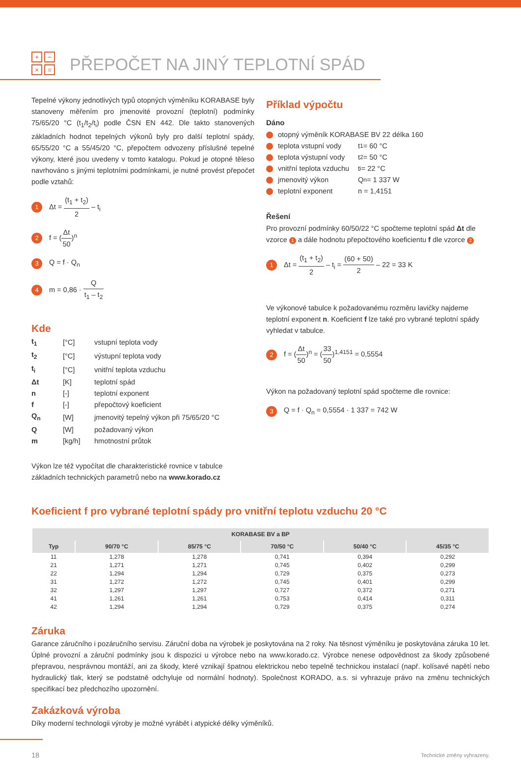+ − × =
PŘEPOČET NA JINÝ TEPLOTNÍ SPÁD
Tepelné výkony jednotlivých typů otopných výměníku KORABASE byly stanoveny měřením pro jmenovité provozní (teplotní) podmínky 75/65/20 °C (t<sub>1</sub>/t<sub>2</sub>/t<sub>i</sub>) podle ČSN EN 442. Dle takto stanovených základních hodnot tepelných výkonů byly pro další teplotní spády, 65/55/20 °C a 55/45/20 °C, přepočtem odvozeny příslušné tepelné výkony, které jsou uvedeny v tomto katalogu. Pokud je otopné těleso navrhováno s jinými teplotními podmínkami, je nutné provést přepočet podle vztahů:
1 Δt = (t<sub>1</sub> + t<sub>2</sub>) 2 – t<sub>i</sub>
2 f = (Δt 50)<sup>n</sup>
3 Q = f · Q<sub>n</sub>
4 m = 0,86 · Q t<sub>1</sub> – t<sub>2</sub>
Kde
| t<sub>1</sub> | [°C] | vstupní teplota vody |
| t<sub>2</sub> | [°C] | výstupní teplota vody |
| t<sub>i</sub> | [°C] | vnitřní teplota vzduchu |
| Δt | [K] | teplotní spád |
| n | [-] | teplotní exponent |
| f | [-] | přepočtový koeficient |
| Q<sub>n</sub> | [W] | jmenovitý tepelný výkon při 75/65/20 °C |
| Q | [W] | požadovaný výkon |
| m | [kg/h] | hmotnostní průtok |
Výkon lze též vypočítat dle charakteristické rovnice v tabulce základních technických parametrů nebo na www.korado.cz
Příklad výpočtu
Dáno
otopný výměník KORABASE BV 22 délka 160
teplota vstupní vody t<sub>1</sub> = 60 °C
teplota výstupní vody t<sub>2</sub> = 50 °C
vnitřní teplota vzduchu t<sub>i</sub> = 22 °C
jmenovitý výkon Q<sub>n</sub> = 1 337 W
teplotní exponent n = 1,4151
Řešení
Pro provozní podmínky 60/50/22 °C spočteme teplotní spád Δt dle vzorce 1 a dále hodnotu přepočtového koeficientu f dle vzorce 2
1 Δt = (t<sub>1</sub> + t<sub>2</sub>) 2 – t<sub>i</sub> = (60 + 50) 2 – 22 = 33 K
Ve výkonové tabulce k požadovanému rozměru lavičky najdeme teplotní exponent n. Koeficient f lze také pro vybrané teplotní spády vyhledat v tabulce.
2 f = (Δt 50)<sup>n</sup> = (33 50)<sup>1,4151</sup> = 0,5554
Výkon na požadovaný teplotní spád spočteme dle rovnice:
3 Q = f · Q<sub>n</sub> = 0,5554 · 1 337 = 742 W
Koeficient f pro vybrané teplotní spády pro vnitřní teplotu vzduchu 20 °C
| KORABASE BV a BP | | | | | |
| --- | --- | --- | --- | --- | --- |
| Typ | 90/70 °C | 85/75 °C | 70/50 °C | 50/40 °C | 45/35 °C |
| 11 | 1,278 | 1,278 | 0,741 | 0,394 | 0,292 |
| 21 | 1,271 | 1,271 | 0,745 | 0,402 | 0,299 |
| 22 | 1,294 | 1,294 | 0,729 | 0,375 | 0,273 |
| 31 | 1,272 | 1,272 | 0,745 | 0,401 | 0,299 |
| 32 | 1,297 | 1,297 | 0,727 | 0,372 | 0,271 |
| 41 | 1,261 | 1,261 | 0,753 | 0,414 | 0,311 |
| 42 | 1,294 | 1,294 | 0,729 | 0,375 | 0,274 |
Záruka
Garance záručního i pozáručního servisu. Záruční doba na výrobek je poskytována na 2 roky. Na těsnost výměníku je poskytována záruka 10 let. Úplné provozní a záruční podmínky jsou k dispozici u výrobce nebo na www.korado.cz. Výrobce nenese odpovědnost za škody způsobené přepravou, nesprávnou montáží, ani za škody, které vznikají špatnou elektrickou nebo tepelně technickou instalací (např. kolísavé napětí nebo hydraulický tlak, který se podstatně odchyluje od normální hodnoty). Společnost KORADO, a.s. si vyhrazuje právo na změnu technických specifikací bez předchozího upozornění.
Zakázková výroba
Díky moderní technologii výroby je možné vyrábět i atypické délky výměníků.
18 Technické změny vyhrazeny.